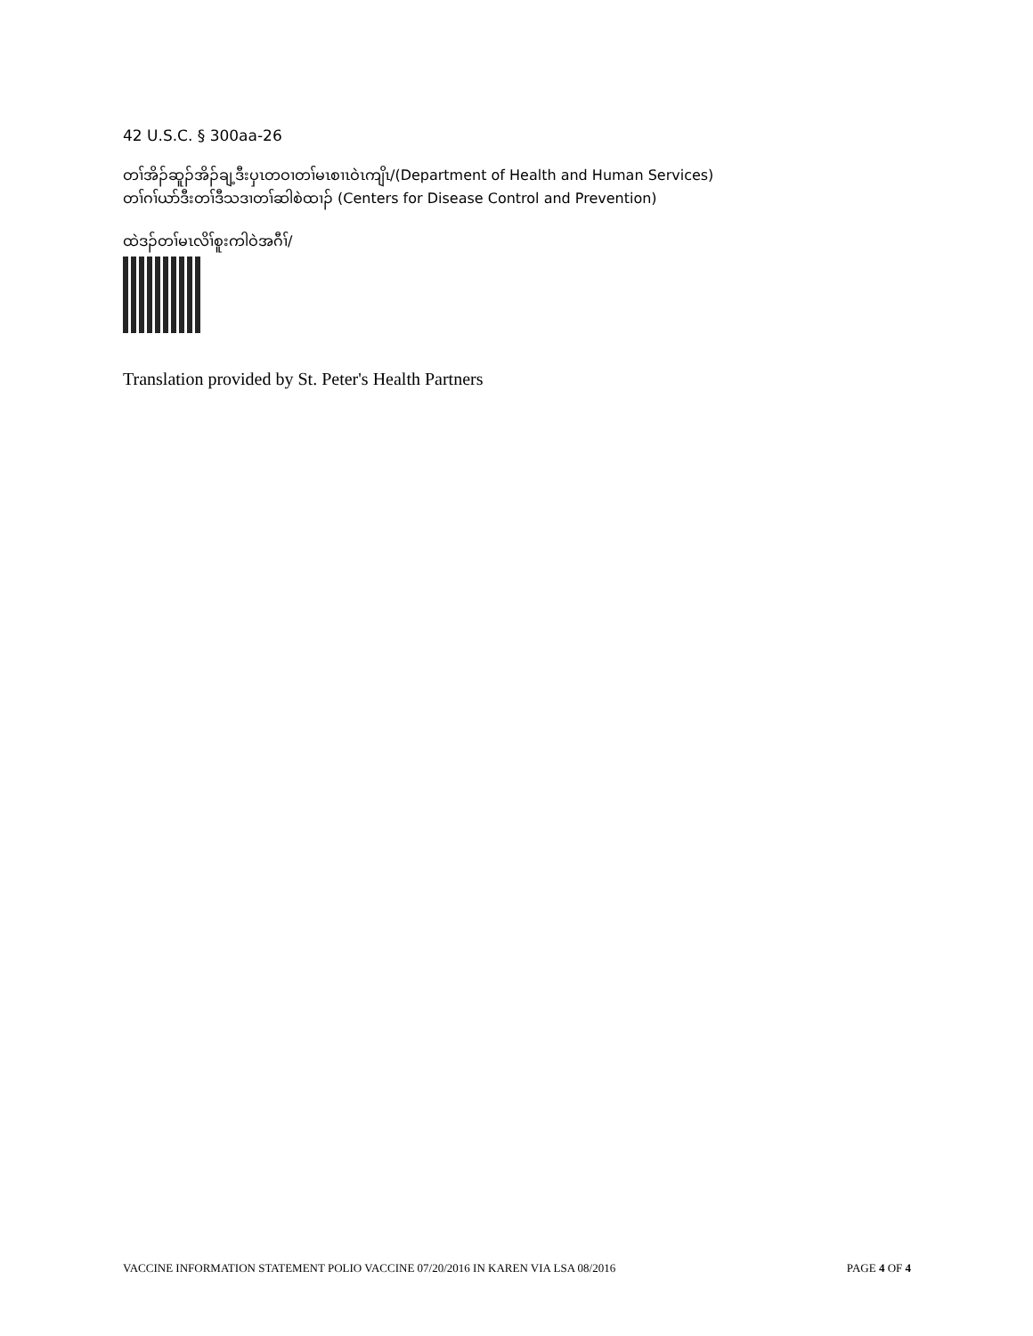42 U.S.C. § 300aa-26
တၢ်အိၣ်ဆူၣ်အိၣ်ချ့ဒီးပှၤတဝၢတၢ်မၤစၢၤဝဲၤကျိၤ/(Department of Health and Human Services)
တၢ်ဂၢ်ယာ်ဒီးတၢ်ဒီသဒၢတၢ်ဆါစဲထၢၣ် (Centers for Disease Control and Prevention)
ထဲဒၣ်တၢ်မၤလိၢ်စူးကါဝဲအဂီၢ်/
Translation provided by St. Peter's Health Partners
VACCINE INFORMATION STATEMENT POLIO VACCINE 07/20/2016 IN KAREN VIA LSA 08/2016 PAGE 4 OF 4